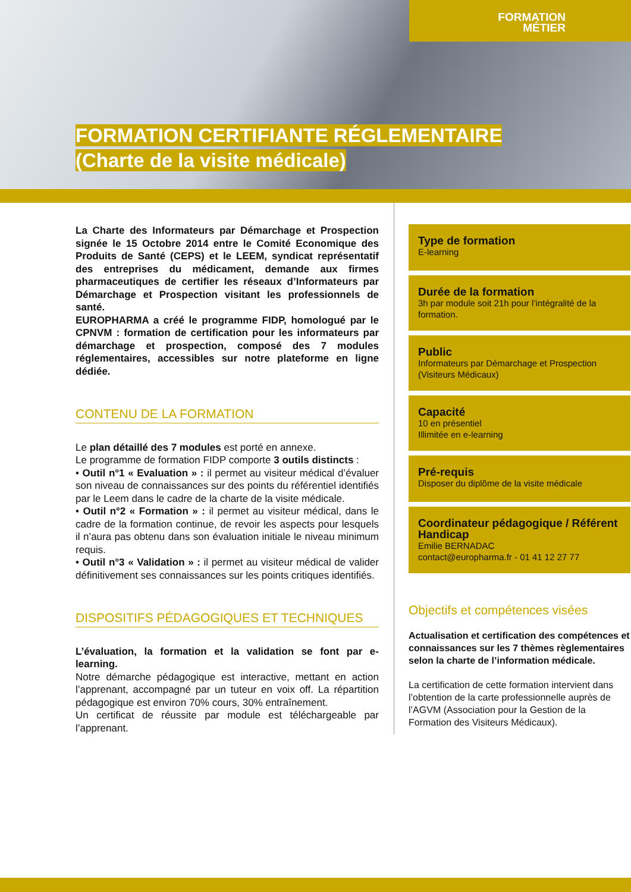FORMATION
MÉTIER
FORMATION CERTIFIANTE RÉGLEMENTAIRE
(Charte de la visite médicale)
La Charte des Informateurs par Démarchage et Prospection signée le 15 Octobre 2014 entre le Comité Economique des Produits de Santé (CEPS) et le LEEM, syndicat représentatif des entreprises du médicament, demande aux firmes pharmaceutiques de certifier les réseaux d’Informateurs par Démarchage et Prospection visitant les professionnels de santé.
EUROPHARMA a créé le programme FIDP, homologué par le CPNVM : formation de certification pour les informateurs par démarchage et prospection, composé des 7 modules réglementaires, accessibles sur notre plateforme en ligne dédiée.
CONTENU DE LA FORMATION
Le plan détaillé des 7 modules est porté en annexe.
Le programme de formation FIDP comporte 3 outils distincts :
• Outil n°1 « Evaluation » : il permet au visiteur médical d’évaluer son niveau de connaissances sur des points du référentiel identifiés par le Leem dans le cadre de la charte de la visite médicale.
• Outil n°2 « Formation » : il permet au visiteur médical, dans le cadre de la formation continue, de revoir les aspects pour lesquels il n’aura pas obtenu dans son évaluation initiale le niveau minimum requis.
• Outil n°3 « Validation » : il permet au visiteur médical de valider définitivement ses connaissances sur les points critiques identifiés.
DISPOSITIFS PÉDAGOGIQUES ET TECHNIQUES
L’évaluation, la formation et la validation se font par e-learning.
Notre démarche pédagogique est interactive, mettant en action l’apprenant, accompagné par un tuteur en voix off. La répartition pédagogique est environ 70% cours, 30% entraînement.
Un certificat de réussite par module est téléchargeable par l’apprenant.
Type de formation
E-learning
Durée de la formation
3h par module soit 21h pour l’intégralité de la formation.
Public
Informateurs par Démarchage et Prospection (Visiteurs Médicaux)
Capacité
10 en présentiel
Illimitée en e-learning
Pré-requis
Disposer du diplôme de la visite médicale
Coordinateur pédagogique / Référent Handicap
Emilie BERNADAC
contact@europharma.fr - 01 41 12 27 77
Objectifs et compétences visées
Actualisation et certification des compétences et connaissances sur les 7 thèmes règlementaires selon la charte de l’information médicale.
La certification de cette formation intervient dans l’obtention de la carte professionnelle auprès de l’AGVM (Association pour la Gestion de la Formation des Visiteurs Médicaux).